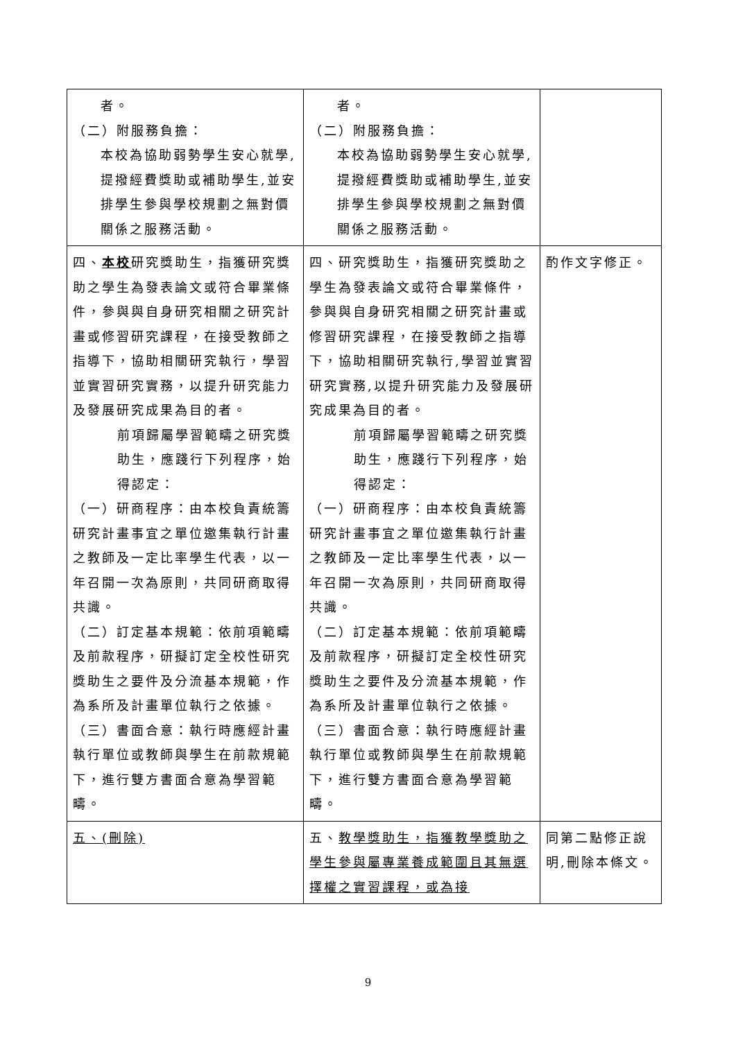| 者。 （二）附服務負擔： 本校為協助弱勢學生安心就學,提撥經費獎助或補助學生,並安排學生參與學校規劃之無對價關係之服務活動。 | 者。 （二）附服務負擔： 本校為協助弱勢學生安心就學,提撥經費獎助或補助學生,並安排學生參與學校規劃之無對價關係之服務活動。 | |
| 四、 本校 研究獎助生，指獲研究獎助之學生為發表論文或符合畢業條件，參與與自身研究相關之研究計畫或修習研究課程，在接受教師之指導下，協助相關研究執行，學習並實習研究實務，以提升研究能力及發展研究成果為目的者。 前項歸屬學習範疇之研究獎助生，應踐行下列程序，始得認定： （一）研商程序：由本校負責統籌研究計畫事宜之單位邀集執行計畫之教師及一定比率學生代表，以一年召開一次為原則，共同研商取得共識。 （二）訂定基本規範：依前項範疇及前款程序，研擬訂定全校性研究獎助生之要件及分流基本規範，作為系所及計畫單位執行之依據。 （三）書面合意：執行時應經計畫執行單位或教師與學生在前款規範下，進行雙方書面合意為學習範疇。 | 四、研究獎助生，指獲研究獎助之學生為發表論文或符合畢業條件，參與與自身研究相關之研究計畫或修習研究課程，在接受教師之指導下，協助相關研究執行,學習並實習研究實務,以提升研究能力及發展研究成果為目的者。 前項歸屬學習範疇之研究獎助生，應踐行下列程序，始得認定： （一）研商程序：由本校負責統籌研究計畫事宜之單位邀集執行計畫之教師及一定比率學生代表，以一年召開一次為原則，共同研商取得共識。 （二）訂定基本規範：依前項範疇及前款程序，研擬訂定全校性研究獎助生之要件及分流基本規範，作為系所及計畫單位執行之依據。 （三）書面合意：執行時應經計畫執行單位或教師與學生在前款規範下，進行雙方書面合意為學習範疇。 | 酌作文字修正。 |
| 五、(刪除) | 五、 教學獎助生，指獲教學獎助之學生參與屬專業養成範圍且其無選擇權之實習課程，或為接 | 同第二點修正說明,刪除本條文。 |
9